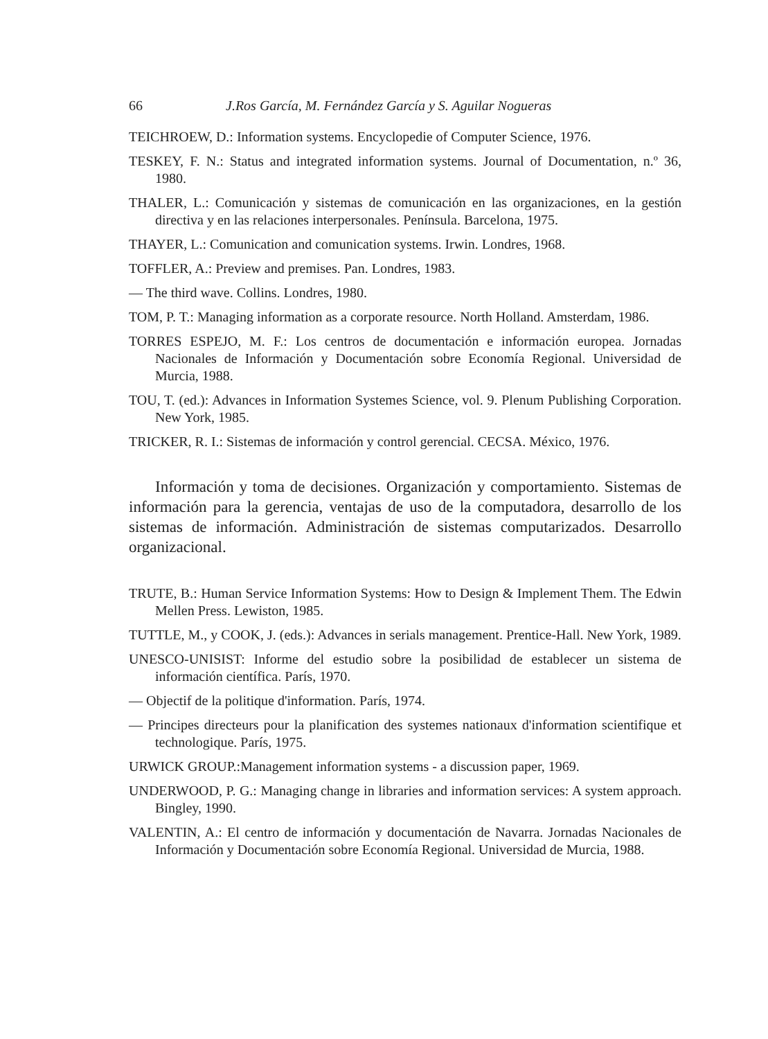66 J.Ros García, M. Fernández García y S. Aguilar Nogueras
TEICHROEW, D.: Information systems. Encyclopedie of Computer Science, 1976.
TESKEY, F. N.: Status and integrated information systems. Journal of Documentation, n.º 36, 1980.
THALER, L.: Comunicación y sistemas de comunicación en las organizaciones, en la gestión directiva y en las relaciones interpersonales. Península. Barcelona, 1975.
THAYER, L.: Comunication and comunication systems. Irwin. Londres, 1968.
TOFFLER, A.: Preview and premises. Pan. Londres, 1983.
— The third wave. Collins. Londres, 1980.
TOM, P. T.: Managing information as a corporate resource. North Holland. Amsterdam, 1986.
TORRES ESPEJO, M. F.: Los centros de documentación e información europea. Jornadas Nacionales de Información y Documentación sobre Economía Regional. Universidad de Murcia, 1988.
TOU, T. (ed.): Advances in Information Systemes Science, vol. 9. Plenum Publishing Corporation. New York, 1985.
TRICKER, R. I.: Sistemas de información y control gerencial. CECSA. México, 1976.
Información y toma de decisiones. Organización y comportamiento. Sistemas de información para la gerencia, ventajas de uso de la computadora, desarrollo de los sistemas de información. Administración de sistemas computarizados. Desarrollo organizacional.
TRUTE, B.: Human Service Information Systems: How to Design & Implement Them. The Edwin Mellen Press. Lewiston, 1985.
TUTTLE, M., y COOK, J. (eds.): Advances in serials management. Prentice-Hall. New York, 1989.
UNESCO-UNISIST: Informe del estudio sobre la posibilidad de establecer un sistema de información científica. París, 1970.
— Objectif de la politique d'information. París, 1974.
— Principes directeurs pour la planification des systemes nationaux d'information scientifique et technologique. París, 1975.
URWICK GROUP.:Management information systems - a discussion paper, 1969.
UNDERWOOD, P. G.: Managing change in libraries and information services: A system approach. Bingley, 1990.
VALENTIN, A.: El centro de información y documentación de Navarra. Jornadas Nacionales de Información y Documentación sobre Economía Regional. Universidad de Murcia, 1988.